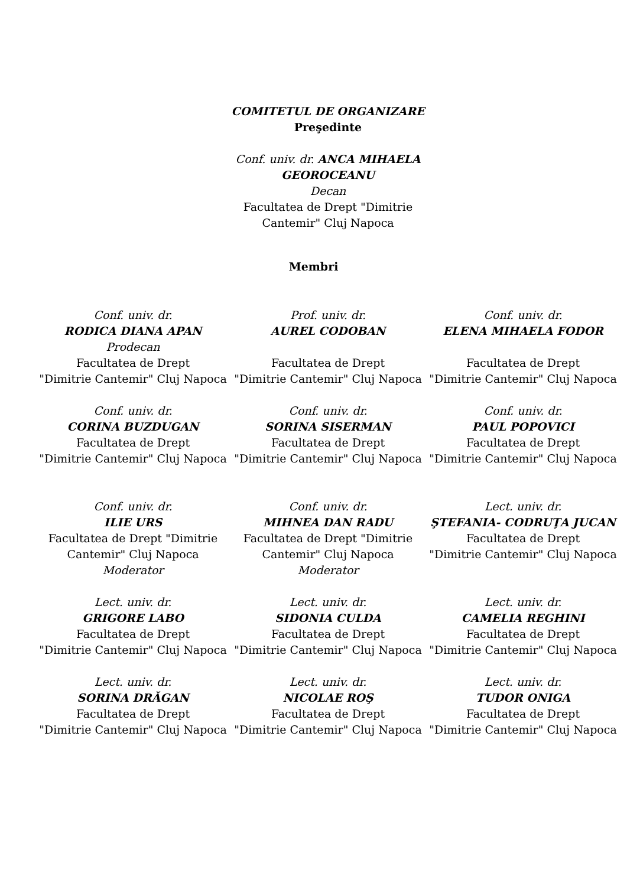COMITETUL DE ORGANIZARE
Preşedinte
Conf. univ. dr. ANCA MIHAELA GEOROCEANU
Decan
Facultatea de Drept "Dimitrie Cantemir" Cluj Napoca
Membri
Conf. univ. dr.
RODICA DIANA APAN
Prodecan
Facultatea de Drept
"Dimitrie Cantemir" Cluj Napoca
Prof. univ. dr.
AUREL CODOBAN
Facultatea de Drept
"Dimitrie Cantemir" Cluj Napoca
Conf. univ. dr.
ELENA MIHAELA FODOR
Facultatea de Drept
"Dimitrie Cantemir" Cluj Napoca
Conf. univ. dr.
CORINA BUZDUGAN
Facultatea de Drept
"Dimitrie Cantemir" Cluj Napoca
Conf. univ. dr.
SORINA SISERMAN
Facultatea de Drept
"Dimitrie Cantemir" Cluj Napoca
Conf. univ. dr.
PAUL POPOVICI
Facultatea de Drept
"Dimitrie Cantemir" Cluj Napoca
Conf. univ. dr.
ILIE URS
Facultatea de Drept "Dimitrie Cantemir" Cluj Napoca
Moderator
Conf. univ. dr.
MIHNEA DAN RADU
Facultatea de Drept "Dimitrie Cantemir" Cluj Napoca
Moderator
Lect. univ. dr.
ŞTEFANIA- CODRUŢA JUCAN
Facultatea de Drept
"Dimitrie Cantemir" Cluj Napoca
Lect. univ. dr.
GRIGORE LABO
Facultatea de Drept
"Dimitrie Cantemir" Cluj Napoca
Lect. univ. dr.
SIDONIA CULDA
Facultatea de Drept
"Dimitrie Cantemir" Cluj Napoca
Lect. univ. dr.
CAMELIA REGHINI
Facultatea de Drept
"Dimitrie Cantemir" Cluj Napoca
Lect. univ. dr.
SORINA DRĂGAN
Facultatea de Drept
"Dimitrie Cantemir" Cluj Napoca
Lect. univ. dr.
NICOLAE ROŞ
Facultatea de Drept
"Dimitrie Cantemir" Cluj Napoca
Lect. univ. dr.
TUDOR ONIGA
Facultatea de Drept
"Dimitrie Cantemir" Cluj Napoca